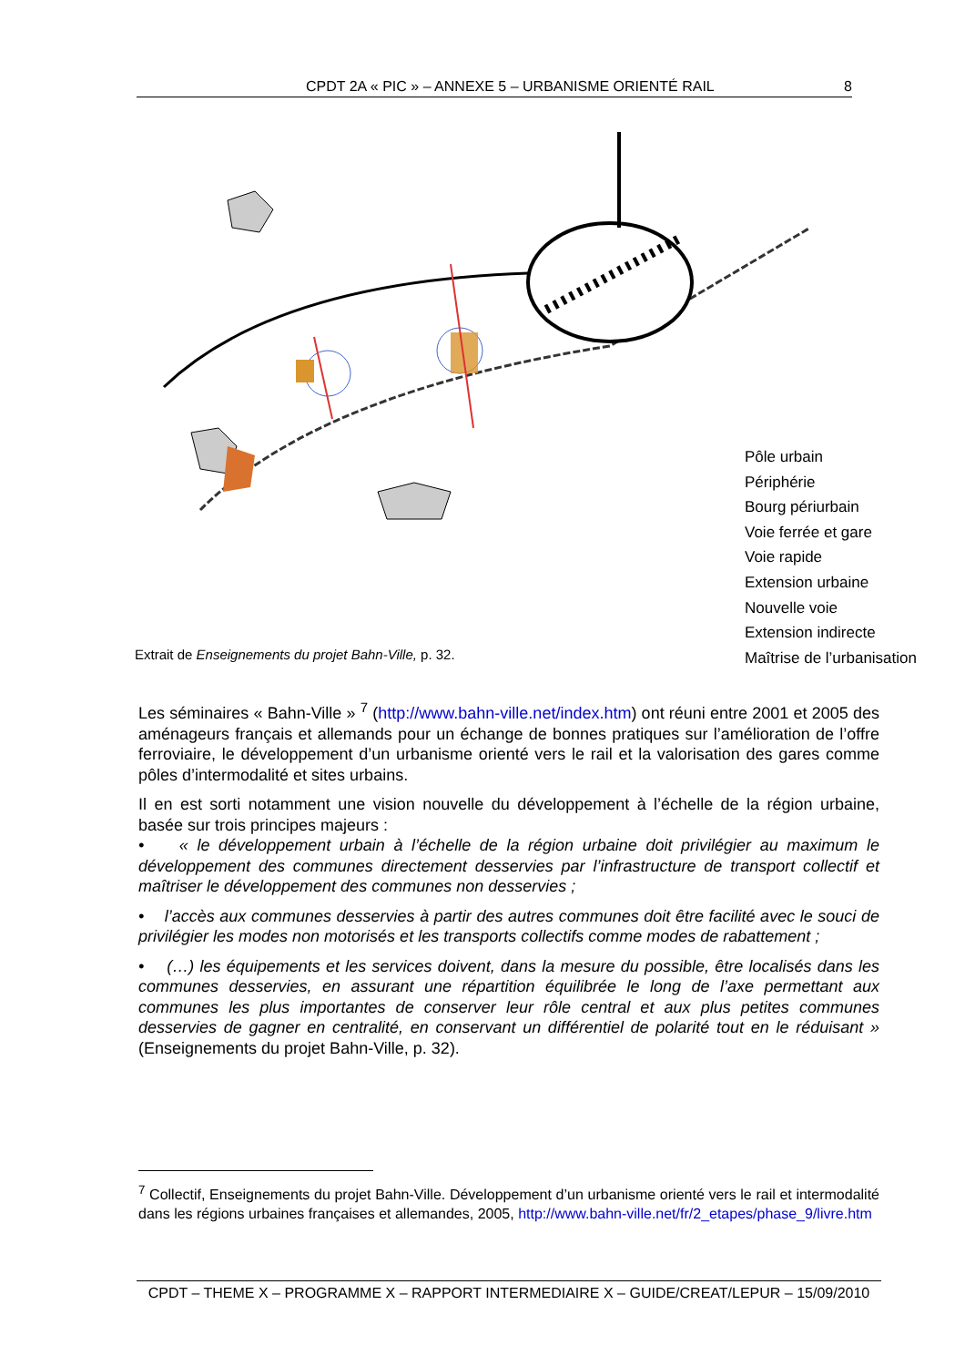CPDT 2A « PIC » – ANNEXE 5 – URBANISME ORIENTÉ RAIL 8
Pôle urbain
Périphérie
Bourg périurbain
Voie ferrée et gare
Voie rapide
Extension urbaine
Nouvelle voie
Extension indirecte
Maîtrise de l’urbanisation
Extrait de Enseignements du projet Bahn-Ville, p. 32.
Les séminaires « Bahn-Ville » <sup>7</sup> (http://www.bahn-ville.net/index.htm) ont réuni entre 2001 et 2005 des aménageurs français et allemands pour un échange de bonnes pratiques sur l’amélioration de l’offre ferroviaire, le développement d’un urbanisme orienté vers le rail et la valorisation des gares comme pôles d’intermodalité et sites urbains.
Il en est sorti notamment une vision nouvelle du développement à l’échelle de la région urbaine, basée sur trois principes majeurs :
• « le développement urbain à l’échelle de la région urbaine doit privilégier au maximum le développement des communes directement desservies par l’infrastructure de transport collectif et maîtriser le développement des communes non desservies ;
• l’accès aux communes desservies à partir des autres communes doit être facilité avec le souci de privilégier les modes non motorisés et les transports collectifs comme modes de rabattement ;
• (…) les équipements et les services doivent, dans la mesure du possible, être localisés dans les communes desservies, en assurant une répartition équilibrée le long de l’axe permettant aux communes les plus importantes de conserver leur rôle central et aux plus petites communes desservies de gagner en centralité, en conservant un différentiel de polarité tout en le réduisant » (Enseignements du projet Bahn-Ville, p. 32).
<sup>7</sup> Collectif, Enseignements du projet Bahn-Ville. Développement d’un urbanisme orienté vers le rail et intermodalité dans les régions urbaines françaises et allemandes, 2005, http://www.bahn-ville.net/fr/2_etapes/phase_9/livre.htm
CPDT – THEME X – PROGRAMME X – RAPPORT INTERMEDIAIRE X – GUIDE/CREAT/LEPUR – 15/09/2010